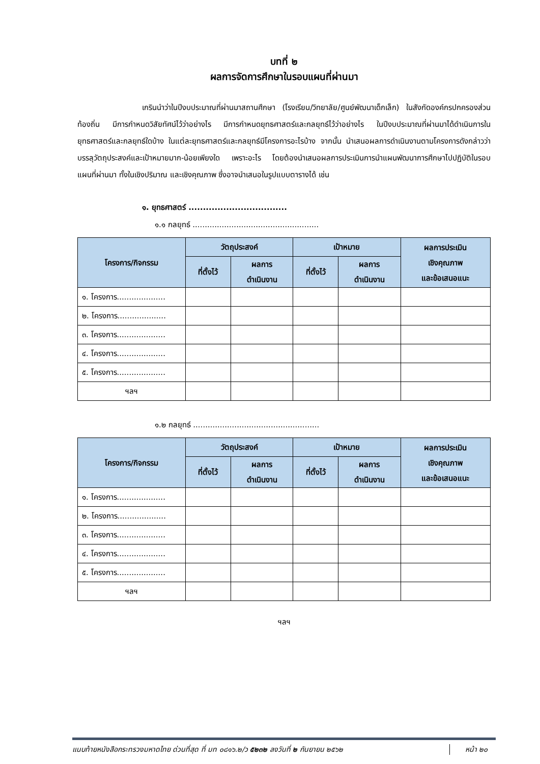บทที่ ๒
ผลการจัดการศึกษาในรอบแผนที่ผ่านมา
เกรินนำว่าในปีงบประมาณที่ผ่านมาสถานศึกษา (โรงเรียน/วิทยาลัย/ศูนย์พัฒนาเด็กเล็ก) ในสังกัดองค์กรปกครองส่วนท้องถิ่น มีการกำหนดวิสัยทัศน์ไว้ว่าอย่างไร มีการกำหนดยุทธศาสตร์และกลยุทธ์ไว้ว่าอย่างไร ในปีงบประมาณที่ผ่านมาได้ดำเนินการในยุทธศาสตร์และกลยุทธ์ใดบ้าง ในแต่ละยุทธศาสตร์และกลยุทธ์มีโครงการอะไรบ้าง จากนั้น นำเสนอผลการดำเนินงานตามโครงการดังกล่าวว่าบรรลุวัตถุประสงค์และเป้าหมายมาก-น้อยเพียงใด เพราะอะไร โดยต้องนำเสนอผลการประเมินการนำแผนพัฒนาการศึกษาไปปฏิบัติในรอบแผนที่ผ่านมา ทั้งในเชิงปริมาณ และเชิงคุณภาพ ซึ่งอาจนำเสนอในรูปแบบตารางได้ เช่น
๑. ยุทธศาสตร์ ..................................
๑.๑ กลยุทธ์ ....................................................
| โครงการ/กิจกรรม | วัตถุประสงค์ | | เป้าหมาย | | ผลการประเมิน เชิงคุณภาพ และข้อเสนอแนะ |
| --- | --- | --- | --- | --- | --- |
| | ที่ตั้งไว้ | ผลการ ดำเนินงาน | ที่ตั้งไว้ | ผลการ ดำเนินงาน | |
| ๑. โครงการ.................... | | | | | |
| ๒. โครงการ.................... | | | | | |
| ๓. โครงการ.................... | | | | | |
| ๔. โครงการ.................... | | | | | |
| ๕. โครงการ.................... | | | | | |
| ฯลฯ | | | | | |
๑.๒ กลยุทธ์ ....................................................
| โครงการ/กิจกรรม | วัตถุประสงค์ | | เป้าหมาย | | ผลการประเมิน เชิงคุณภาพ และข้อเสนอแนะ |
| --- | --- | --- | --- | --- | --- |
| | ที่ตั้งไว้ | ผลการ ดำเนินงาน | ที่ตั้งไว้ | ผลการ ดำเนินงาน | |
| ๑. โครงการ.................... | | | | | |
| ๒. โครงการ.................... | | | | | |
| ๓. โครงการ.................... | | | | | |
| ๔. โครงการ.................... | | | | | |
| ๕. โครงการ.................... | | | | | |
| ฯลฯ | | | | | |
ฯลฯ
แนบท้ายหนังสือกระทรวงมหาดไทย ด่วนที่สุด ที่ มท ๐๘๑๖.๒/ว ๕๒๓๒ ลงวันที่ ๒ กันยายน ๒๕๖๒ หน้า ๒๐